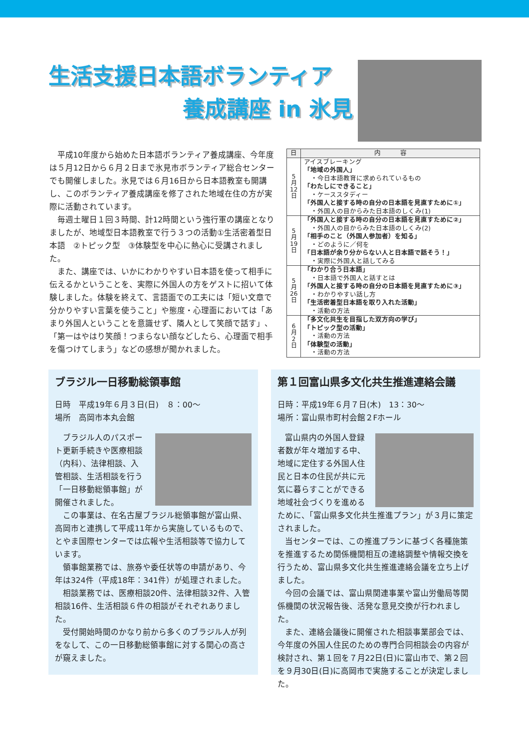生活支援日本語ボランティア
養成講座 in 氷見
平成10年度から始めた日本語ボランティア養成講座、今年度は５月12日から６月２日まで氷見市ボランティア総合センターでも開催しました。氷見では６月16日から日本語教室も開講し、このボランティア養成講座を修了された地域在住の方が実際に活動されています。
毎週土曜日１回３時間、計12時間という強行軍の講座となりましたが、地域型日本語教室で行う３つの活動①生活密着型日本語　②トピック型　③体験型を中心に熱心に受講されました。
また、講座では、いかにわかりやすい日本語を使って相手に伝えるかということを、実際に外国人の方をゲストに招いて体験しました。体験を終えて、言語面での工夫には「短い文章で分かりやすい言葉を使うこと」や態度・心理面においては「あまり外国人ということを意識せず、隣人として笑顔で話す」、「第一はやはり笑顔！つまらない顔などしたら、心理面で相手を傷つけてしまう」などの感想が聞かれました。
| 日 | 内 容 |
| --- | --- |
| 5 月 12 日 | アイスブレーキング 「地域の外国人」 ・今日本語教育に求められているもの 「わたしにできること」 ・ケーススタディー 「外国人と接する時の自分の日本語を見直すために①」 ・外国人の目からみた日本語のしくみ(1) |
| 5 月 19 日 | 「外国人と接する時の自分の日本語を見直すために②」 ・外国人の目からみた日本語のしくみ(2) 「相手のこと（外国人参加者）を知る」 ・どのように／何を 「日本語が余り分からない人と日本語で話そう！」 ・実際に外国人と話してみる |
| 5 月 26 日 | 「わかり合う日本語」 ・日本語で外国人と話すとは 「外国人と接する時の自分の日本語を見直すために③」 ・わかりやすい話し方 「生活密着型日本語を取り入れた活動」 ・活動の方法 |
| 6 月 2 日 | 「多文化共生を目指した双方向の学び」 「トピック型の活動」 ・活動の方法 「体験型の活動」 ・活動の方法 |
ブラジル一日移動総領事館
日時　平成19年６月３日(日)　８：00～
場所　高岡市本丸会館
ブラジル人のパスポート更新手続きや医療相談（内科）、法律相談、入管相談、生活相談を行う「一日移動総領事館」が開催されました。
この事業は、在名古屋ブラジル総領事館が富山県、高岡市と連携して平成11年から実施しているもので、とやま国際センターでは広報や生活相談等で協力しています。
領事館業務では、旅券や委任状等の申請があり、今年は324件（平成18年：341件）が処理されました。
相談業務では、医療相談20件、法律相談32件、入管相談16件、生活相談６件の相談がそれぞれありました。
受付開始時間のかなり前から多くのブラジル人が列をなして、この一日移動総領事館に対する関心の高さが窺えました。
第１回富山県多文化共生推進連絡会議
日時：平成19年６月７日(木)　13：30～
場所：富山県市町村会館２Fホール
富山県内の外国人登録者数が年々増加する中、地域に定住する外国人住民と日本の住民が共に元気に暮らすことができる地域社会づくりを進めるために、「富山県多文化共生推進プラン」が３月に策定されました。
当センターでは、この推進プランに基づく各種施策を推進するため関係機関相互の連絡調整や情報交換を行うため、富山県多文化共生推進連絡会議を立ち上げました。
今回の会議では、富山県関連事業や富山労働局等関係機関の状況報告後、活発な意見交換が行われました。
また、連絡会議後に開催された相談事業部会では、今年度の外国人住民のための専門合同相談会の内容が検討され、第１回を７月22日(日)に富山市で、第２回を９月30日(日)に高岡市で実施することが決定しました。